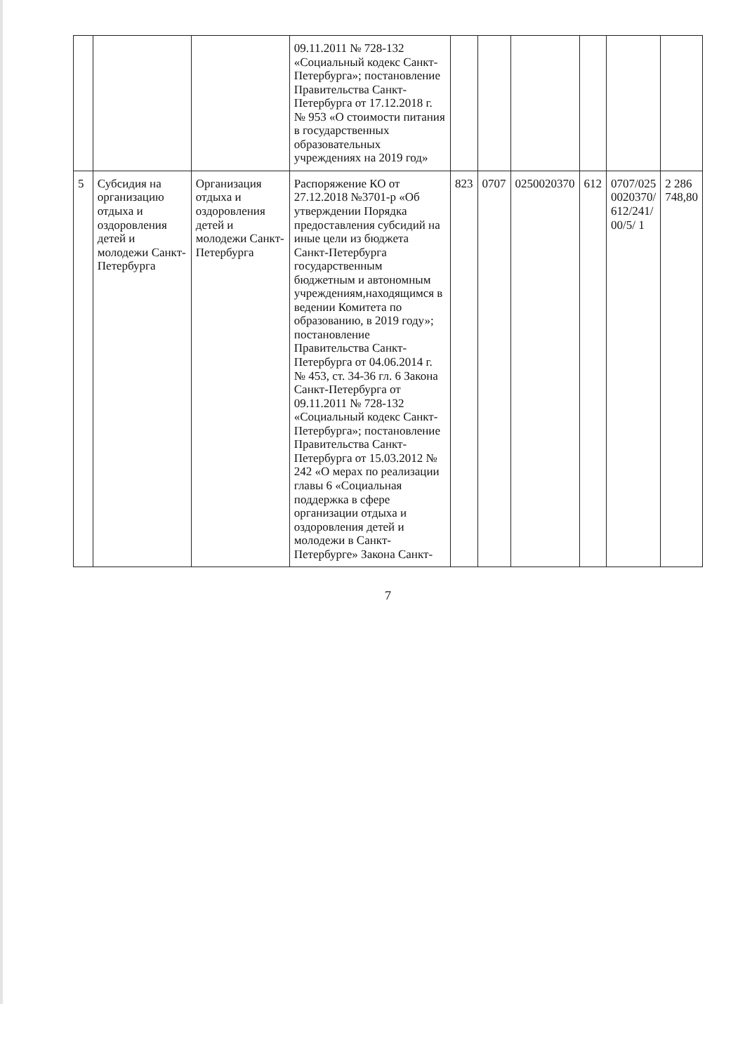| | | | 09.11.2011 № 728-132 «Социальный кодекс Санкт-Петербурга»; постановление Правительства Санкт-Петербурга от 17.12.2018 г. № 953 «О стоимости питания в государственных образовательных учреждениях на 2019 год» | | | | | | |
| 5 | Субсидия на организацию отдыха и оздоровления детей и молодежи Санкт-Петербурга | Организация отдыха и оздоровления детей и молодежи Санкт-Петербурга | Распоряжение КО от 27.12.2018 №3701-р «Об утверждении Порядка предоставления субсидий на иные цели из бюджета Санкт-Петербурга государственным бюджетным и автономным учреждениям,находящимся в ведении Комитета по образованию, в 2019 году»; постановление Правительства Санкт-Петербурга от 04.06.2014 г. № 453, ст. 34-36 гл. 6 Закона Санкт-Петербурга от 09.11.2011 № 728-132 «Социальный кодекс Санкт-Петербурга»; постановление Правительства Санкт-Петербурга от 15.03.2012 № 242 «О мерах по реализации главы 6 «Социальная поддержка в сфере организации отдыха и оздоровления детей и молодежи в Санкт-Петербурге» Закона Санкт- | 823 | 0707 | 0250020370 | 612 | 0707/025 0020370/ 612/241/ 00/5/ 1 | 2 286 748,80 |
7